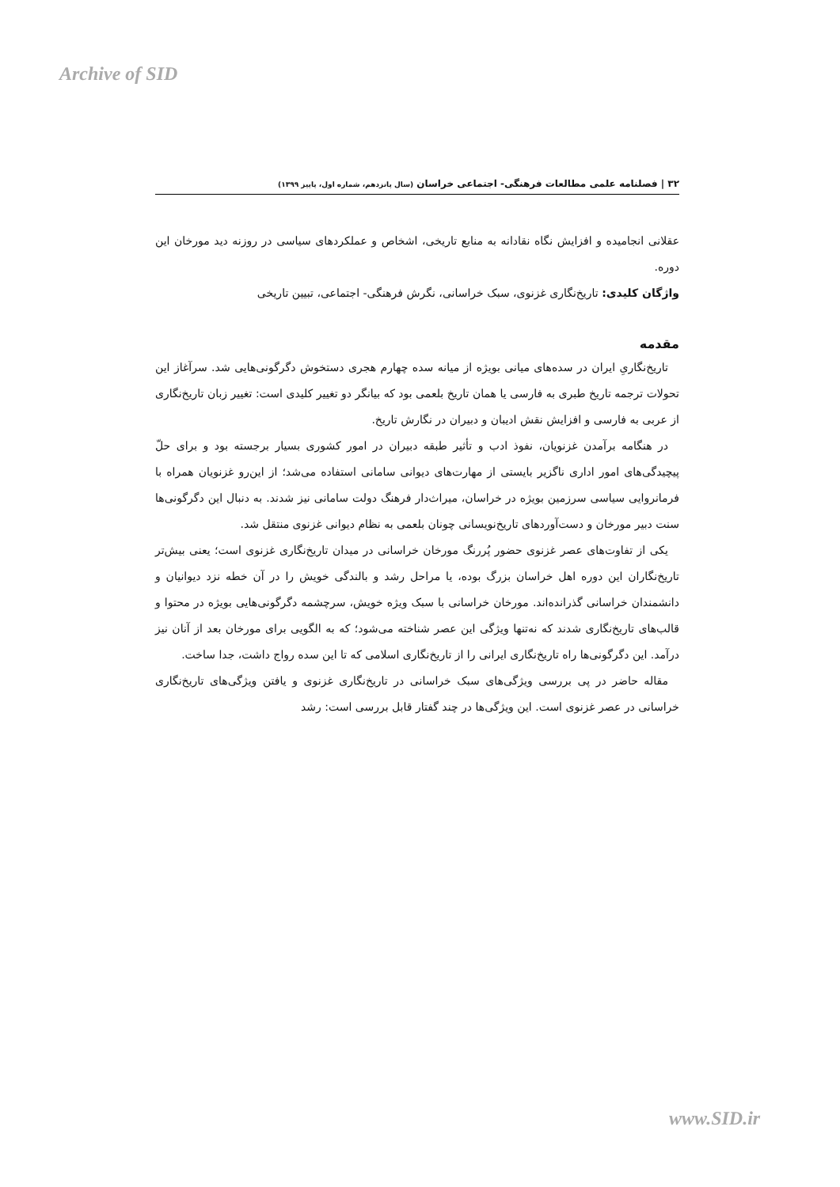Archive of SID
۳۲ | فصلنامه علمی مطالعات فرهنگی- اجتماعی خراسان (سال پانزدهم، شماره اول، پاییز ۱۳۹۹)
عقلانی انجامیده و افزایش نگاه نقادانه به منابع تاریخی، اشخاص و عملکردهای سیاسی در روزنه دید مورخان این دوره.
واژگان کلیدی: تاریخ‌نگاری غزنوی، سبک خراسانی، نگرش فرهنگی- اجتماعی، تبیین تاریخی
مقدمه
تاریخ‌نگاریِ ایران در سده‌های میانی بویژه از میانه سده چهارم هجری دستخوش دگرگونی‌هایی شد. سرآغاز این تحولات ترجمه تاریخ طبری به فارسی یا همان تاریخ بلعمی بود که بیانگر دو تغییر کلیدی است: تغییر زبان تاریخ‌نگاری از عربی به فارسی و افزایش نقش ادیبان و دبیران در نگارش تاریخ.
در هنگامه برآمدن غزنویان، نفوذ ادب و تأثیر طبقه دبیران در امور کشوری بسیار برجسته بود و برای حلّ پیچیدگی‌های امور اداری ناگزیر بایستی از مهارت‌های دیوانی سامانی استفاده می‌شد؛ از این‌رو غزنویان همراه با فرمانروایی سیاسی سرزمین بویژه در خراسان، میراث‌دار فرهنگ دولت سامانی نیز شدند. به دنبال این دگرگونی‌ها سنت دبیر مورخان و دست‌آوردهای تاریخ‌نویسانی چونان بلعمی به نظام دیوانی غزنوی منتقل شد.
یکی از تفاوت‌های عصر غزنوی حضور پُررنگ مورخان خراسانی در میدان تاریخ‌نگاری غزنوی است؛ یعنی بیش‌تر تاریخ‌نگاران این دوره اهل خراسان بزرگ بوده، یا مراحل رشد و بالندگی خویش را در آن خطه نزد دیوانیان و دانشمندان خراسانی گذرانده‌اند. مورخان خراسانی با سبک ویژه خویش، سرچشمه دگرگونی‌هایی بویژه در محتوا و قالب‌های تاریخ‌نگاری شدند که نه‌تنها ویژگی این عصر شناخته می‌شود؛ که به الگویی برای مورخان بعد از آنان نیز درآمد. این دگرگونی‌ها راه تاریخ‌نگاری ایرانی را از تاریخ‌نگاری اسلامی که تا این سده رواج داشت، جدا ساخت.
مقاله حاضر در پی بررسی ویژگی‌های سبک خراسانی در تاریخ‌نگاری غزنوی و یافتن ویژگی‌های تاریخ‌نگاری خراسانی در عصر غزنوی است. این ویژگی‌ها در چند گفتار قابل بررسی است: رشد
www.SID.ir